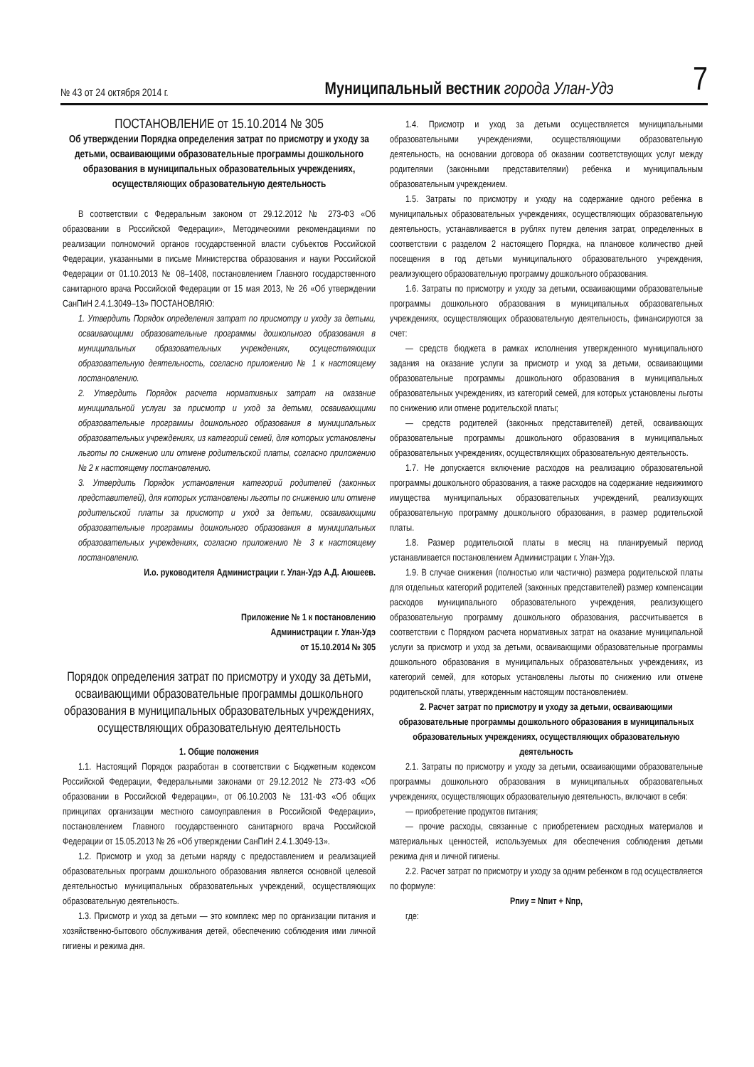№ 43 от 24 октября 2014 г. Муниципальный вестник города Улан-Удэ 7
ПОСТАНОВЛЕНИЕ от 15.10.2014 № 305
Об утверждении Порядка определения затрат по присмотру и уходу за детьми, осваивающими образовательные программы дошкольного образования в муниципальных образовательных учреждениях, осуществляющих образовательную деятельность
В соответствии с Федеральным законом от 29.12.2012 № 273-ФЗ «Об образовании в Российской Федерации», Методическими рекомендациями по реализации полномочий органов государственной власти субъектов Российской Федерации, указанными в письме Министерства образования и науки Российской Федерации от 01.10.2013 № 08–1408, постановлением Главного государственного санитарного врача Российской Федерации от 15 мая 2013, № 26 «Об утверждении СанПиН 2.4.1.3049–13» ПОСТАНОВЛЯЮ:
1. Утвердить Порядок определения затрат по присмотру и уходу за детьми, осваивающими образовательные программы дошкольного образования в муниципальных образовательных учреждениях, осуществляющих образовательную деятельность, согласно приложению № 1 к настоящему постановлению.
2. Утвердить Порядок расчета нормативных затрат на оказание муниципальной услуги за присмотр и уход за детьми, осваивающими образовательные программы дошкольного образования в муниципальных образовательных учреждениях, из категорий семей, для которых установлены льготы по снижению или отмене родительской платы, согласно приложению № 2 к настоящему постановлению.
3. Утвердить Порядок установления категорий родителей (законных представителей), для которых установлены льготы по снижению или отмене родительской платы за присмотр и уход за детьми, осваивающими образовательные программы дошкольного образования в муниципальных образовательных учреждениях, согласно приложению № 3 к настоящему постановлению.
И.о. руководителя Администрации г. Улан-Удэ А.Д. Аюшеев.
Приложение № 1 к постановлению
Администрации г. Улан-Удэ
от 15.10.2014 № 305
Порядок определения затрат по присмотру и уходу за детьми, осваивающими образовательные программы дошкольного образования в муниципальных образовательных учреждениях, осуществляющих образовательную деятельность
1. Общие положения
1.1. Настоящий Порядок разработан в соответствии с Бюджетным кодексом Российской Федерации, Федеральными законами от 29.12.2012 № 273-ФЗ «Об образовании в Российской Федерации», от 06.10.2003 № 131-ФЗ «Об общих принципах организации местного самоуправления в Российской Федерации», постановлением Главного государственного санитарного врача Российской Федерации от 15.05.2013 № 26 «Об утверждении СанПиН 2.4.1.3049-13».
1.2. Присмотр и уход за детьми наряду с предоставлением и реализацией образовательных программ дошкольного образования является основной целевой деятельностью муниципальных образовательных учреждений, осуществляющих образовательную деятельность.
1.3. Присмотр и уход за детьми — это комплекс мер по организации питания и хозяйственно-бытового обслуживания детей, обеспечению соблюдения ими личной гигиены и режима дня.
1.4. Присмотр и уход за детьми осуществляется муниципальными образовательными учреждениями, осуществляющими образовательную деятельность, на основании договора об оказании соответствующих услуг между родителями (законными представителями) ребенка и муниципальным образовательным учреждением.
1.5. Затраты по присмотру и уходу на содержание одного ребенка в муниципальных образовательных учреждениях, осуществляющих образовательную деятельность, устанавливается в рублях путем деления затрат, определенных в соответствии с разделом 2 настоящего Порядка, на плановое количество дней посещения в год детьми муниципального образовательного учреждения, реализующего образовательную программу дошкольного образования.
1.6. Затраты по присмотру и уходу за детьми, осваивающими образовательные программы дошкольного образования в муниципальных образовательных учреждениях, осуществляющих образовательную деятельность, финансируются за счет:
— средств бюджета в рамках исполнения утвержденного муниципального задания на оказание услуги за присмотр и уход за детьми, осваивающими образовательные программы дошкольного образования в муниципальных образовательных учреждениях, из категорий семей, для которых установлены льготы по снижению или отмене родительской платы;
— средств родителей (законных представителей) детей, осваивающих образовательные программы дошкольного образования в муниципальных образовательных учреждениях, осуществляющих образовательную деятельность.
1.7. Не допускается включение расходов на реализацию образовательной программы дошкольного образования, а также расходов на содержание недвижимого имущества муниципальных образовательных учреждений, реализующих образовательную программу дошкольного образования, в размер родительской платы.
1.8. Размер родительской платы в месяц на планируемый период устанавливается постановлением Администрации г. Улан-Удэ.
1.9. В случае снижения (полностью или частично) размера родительской платы для отдельных категорий родителей (законных представителей) размер компенсации расходов муниципального образовательного учреждения, реализующего образовательную программу дошкольного образования, рассчитывается в соответствии с Порядком расчета нормативных затрат на оказание муниципальной услуги за присмотр и уход за детьми, осваивающими образовательные программы дошкольного образования в муниципальных образовательных учреждениях, из категорий семей, для которых установлены льготы по снижению или отмене родительской платы, утвержденным настоящим постановлением.
2. Расчет затрат по присмотру и уходу за детьми, осваивающими образовательные программы дошкольного образования в муниципальных образовательных учреждениях, осуществляющих образовательную деятельность
2.1. Затраты по присмотру и уходу за детьми, осваивающими образовательные программы дошкольного образования в муниципальных образовательных учреждениях, осуществляющих образовательную деятельность, включают в себя:
— приобретение продуктов питания;
— прочие расходы, связанные с приобретением расходных материалов и материальных ценностей, используемых для обеспечения соблюдения детьми режима дня и личной гигиены.
2.2. Расчет затрат по присмотру и уходу за одним ребенком в год осуществляется по формуле:
Рпиу = Nпит + Nпр,
где: